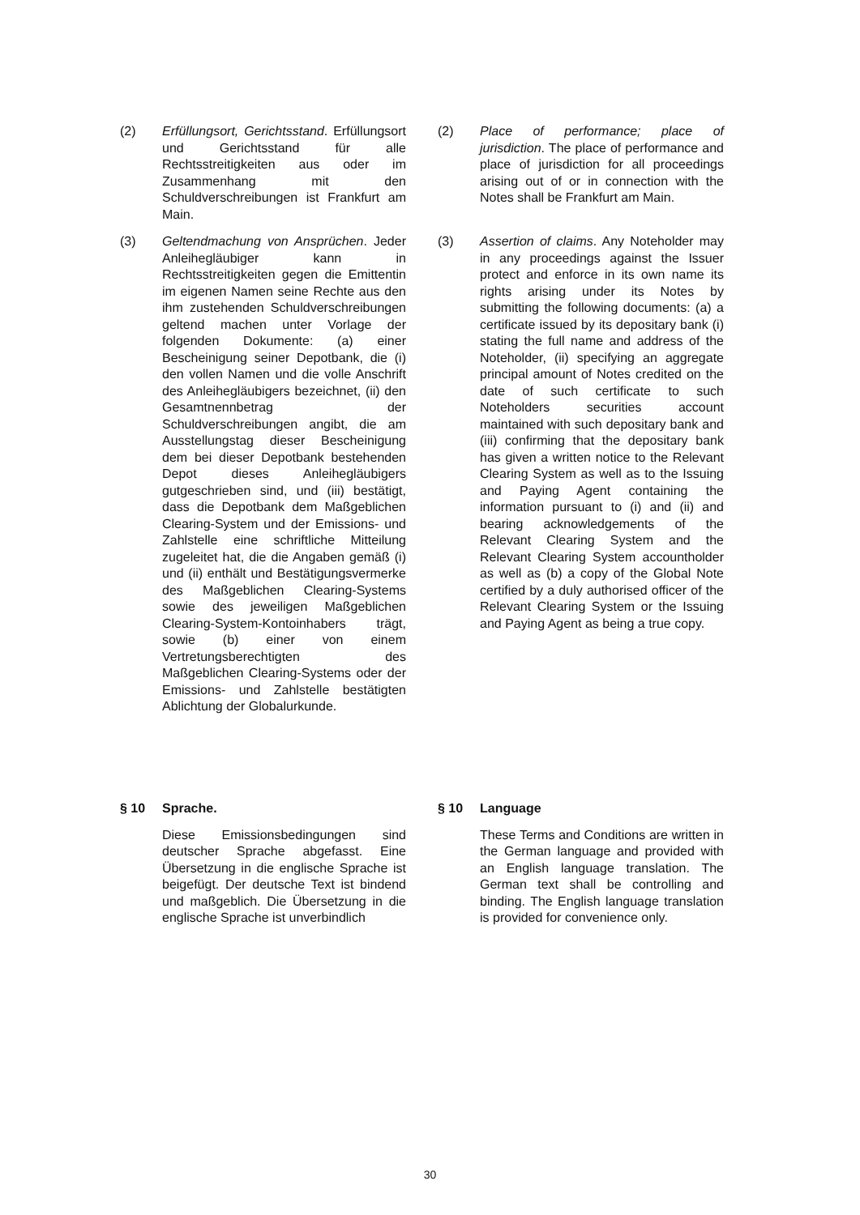(2) Erfüllungsort, Gerichtsstand. Erfüllungsort und Gerichtsstand für alle Rechtsstreitigkeiten aus oder im Zusammenhang mit den Schuldverschreibungen ist Frankfurt am Main.
(2) Place of performance; place of jurisdiction. The place of performance and place of jurisdiction for all proceedings arising out of or in connection with the Notes shall be Frankfurt am Main.
(3) Geltendmachung von Ansprüchen. Jeder Anleihegläubiger kann in Rechtsstreitigkeiten gegen die Emittentin im eigenen Namen seine Rechte aus den ihm zustehenden Schuldverschreibungen geltend machen unter Vorlage der folgenden Dokumente: (a) einer Bescheinigung seiner Depotbank, die (i) den vollen Namen und die volle Anschrift des Anleihegläubigers bezeichnet, (ii) den Gesamtnennbetrag der Schuldverschreibungen angibt, die am Ausstellungstag dieser Bescheinigung dem bei dieser Depotbank bestehenden Depot dieses Anleihegläubigers gutgeschrieben sind, und (iii) bestätigt, dass die Depotbank dem Maßgeblichen Clearing-System und der Emissions- und Zahlstelle eine schriftliche Mitteilung zugeleitet hat, die die Angaben gemäß (i) und (ii) enthält und Bestätigungsvermerke des Maßgeblichen Clearing-Systems sowie des jeweiligen Maßgeblichen Clearing-System-Kontoinhabers trägt, sowie (b) einer von einem Vertretungsberechtigten des Maßgeblichen Clearing-Systems oder der Emissions- und Zahlstelle bestätigten Ablichtung der Globalurkunde.
(3) Assertion of claims. Any Noteholder may in any proceedings against the Issuer protect and enforce in its own name its rights arising under its Notes by submitting the following documents: (a) a certificate issued by its depositary bank (i) stating the full name and address of the Noteholder, (ii) specifying an aggregate principal amount of Notes credited on the date of such certificate to such Noteholders securities account maintained with such depositary bank and (iii) confirming that the depositary bank has given a written notice to the Relevant Clearing System as well as to the Issuing and Paying Agent containing the information pursuant to (i) and (ii) and bearing acknowledgements of the Relevant Clearing System and the Relevant Clearing System accountholder as well as (b) a copy of the Global Note certified by a duly authorised officer of the Relevant Clearing System or the Issuing and Paying Agent as being a true copy.
§ 10 Sprache.
Diese Emissionsbedingungen sind deutscher Sprache abgefasst. Eine Übersetzung in die englische Sprache ist beigefügt. Der deutsche Text ist bindend und maßgeblich. Die Übersetzung in die englische Sprache ist unverbindlich
§ 10 Language
These Terms and Conditions are written in the German language and provided with an English language translation. The German text shall be controlling and binding. The English language translation is provided for convenience only.
30